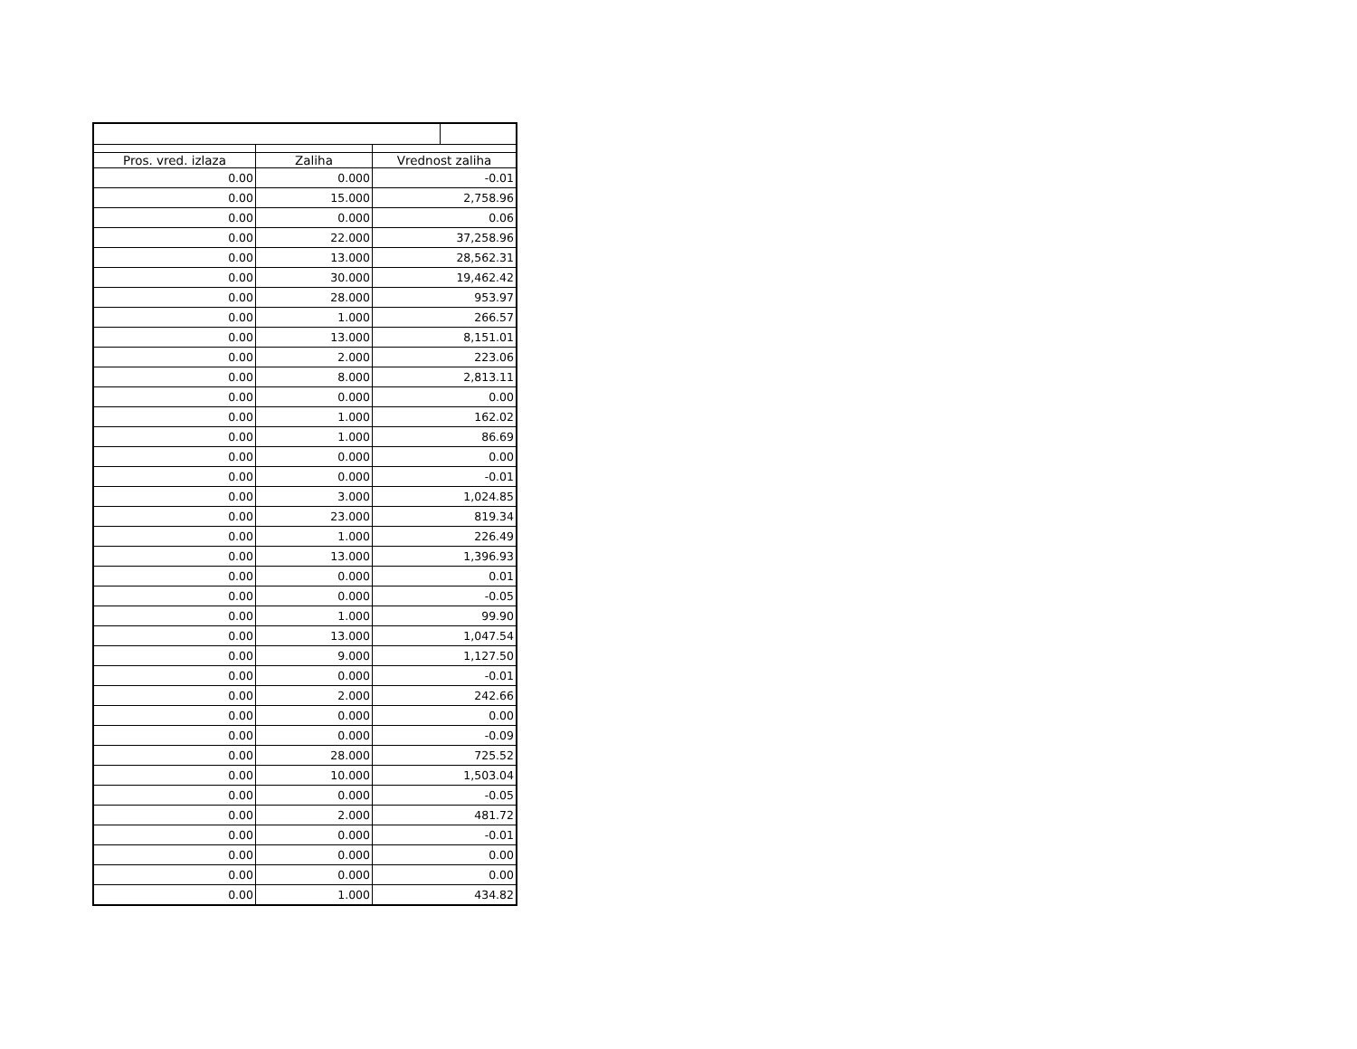| Pros. vred. izlaza | Zaliha | Vrednost zaliha |
| --- | --- | --- |
| 0.00 | 0.000 | -0.01 |
| 0.00 | 15.000 | 2,758.96 |
| 0.00 | 0.000 | 0.06 |
| 0.00 | 22.000 | 37,258.96 |
| 0.00 | 13.000 | 28,562.31 |
| 0.00 | 30.000 | 19,462.42 |
| 0.00 | 28.000 | 953.97 |
| 0.00 | 1.000 | 266.57 |
| 0.00 | 13.000 | 8,151.01 |
| 0.00 | 2.000 | 223.06 |
| 0.00 | 8.000 | 2,813.11 |
| 0.00 | 0.000 | 0.00 |
| 0.00 | 1.000 | 162.02 |
| 0.00 | 1.000 | 86.69 |
| 0.00 | 0.000 | 0.00 |
| 0.00 | 0.000 | -0.01 |
| 0.00 | 3.000 | 1,024.85 |
| 0.00 | 23.000 | 819.34 |
| 0.00 | 1.000 | 226.49 |
| 0.00 | 13.000 | 1,396.93 |
| 0.00 | 0.000 | 0.01 |
| 0.00 | 0.000 | -0.05 |
| 0.00 | 1.000 | 99.90 |
| 0.00 | 13.000 | 1,047.54 |
| 0.00 | 9.000 | 1,127.50 |
| 0.00 | 0.000 | -0.01 |
| 0.00 | 2.000 | 242.66 |
| 0.00 | 0.000 | 0.00 |
| 0.00 | 0.000 | -0.09 |
| 0.00 | 28.000 | 725.52 |
| 0.00 | 10.000 | 1,503.04 |
| 0.00 | 0.000 | -0.05 |
| 0.00 | 2.000 | 481.72 |
| 0.00 | 0.000 | -0.01 |
| 0.00 | 0.000 | 0.00 |
| 0.00 | 0.000 | 0.00 |
| 0.00 | 1.000 | 434.82 |